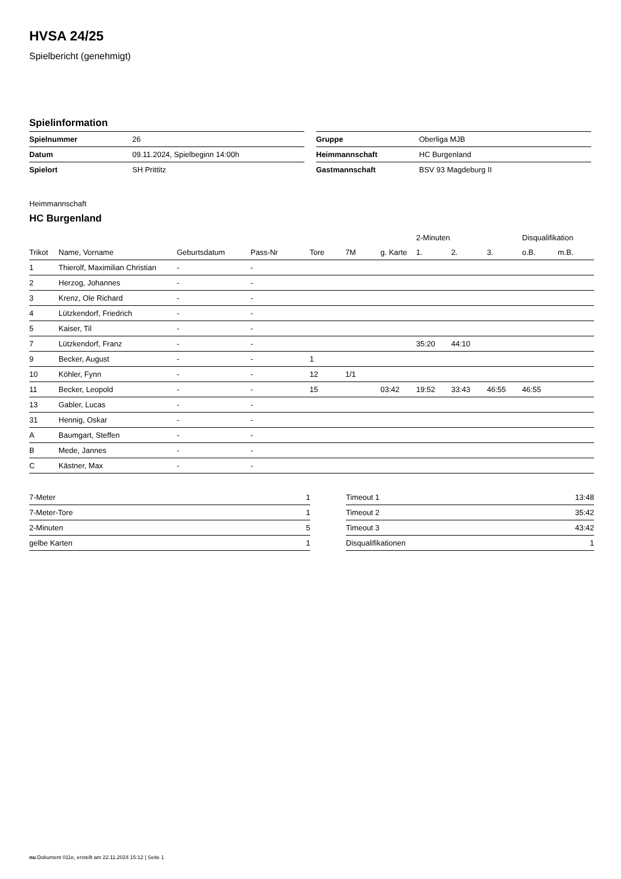HVSA 24/25
Spielbericht (genehmigt)
Spielinformation
| Spielnummer | 26 |
| Datum | 09.11.2024, Spielbeginn 14:00h |
| Spielort | SH Prittitz |
| Gruppe | Oberliga MJB |
| Heimmannschaft | HC Burgenland |
| Gastmannschaft | BSV 93 Magdeburg II |
Heimmannschaft
HC Burgenland
| | | | | | | | 2-Minuten | | | Disqualifikation | |
| --- | --- | --- | --- | --- | --- | --- | --- | --- | --- | --- | --- |
| Trikot | Name, Vorname | Geburtsdatum | Pass-Nr | Tore | 7M | g. Karte | 1. | 2. | 3. | o.B. | m.B. |
| 1 | Thierolf, Maximilian Christian | - | - | | | | | | | | |
| 2 | Herzog, Johannes | - | - | | | | | | | | |
| 3 | Krenz, Ole Richard | - | - | | | | | | | | |
| 4 | Lützkendorf, Friedrich | - | - | | | | | | | | |
| 5 | Kaiser, Til | - | - | | | | | | | | |
| 7 | Lützkendorf, Franz | - | - | | | | 35:20 | 44:10 | | | |
| 9 | Becker, August | - | - | 1 | | | | | | | |
| 10 | Köhler, Fynn | - | - | 12 | 1/1 | | | | | | |
| 11 | Becker, Leopold | - | - | 15 | | 03:42 | 19:52 | 33:43 | 46:55 | 46:55 | |
| 13 | Gabler, Lucas | - | - | | | | | | | | |
| 31 | Hennig, Oskar | - | - | | | | | | | | |
| A | Baumgart, Steffen | - | - | | | | | | | | |
| B | Mede, Jannes | - | - | | | | | | | | |
| C | Kästner, Max | - | - | | | | | | | | |
| 7-Meter | 1 |
| 7-Meter-Tore | 1 |
| 2-Minuten | 5 |
| gelbe Karten | 1 |
| Timeout 1 | 13:48 |
| Timeout 2 | 35:42 |
| Timeout 3 | 43:42 |
| Disqualifikationen | 1 |
nu.Dokument 011e, erstellt am 22.11.2024 15:12 | Seite 1